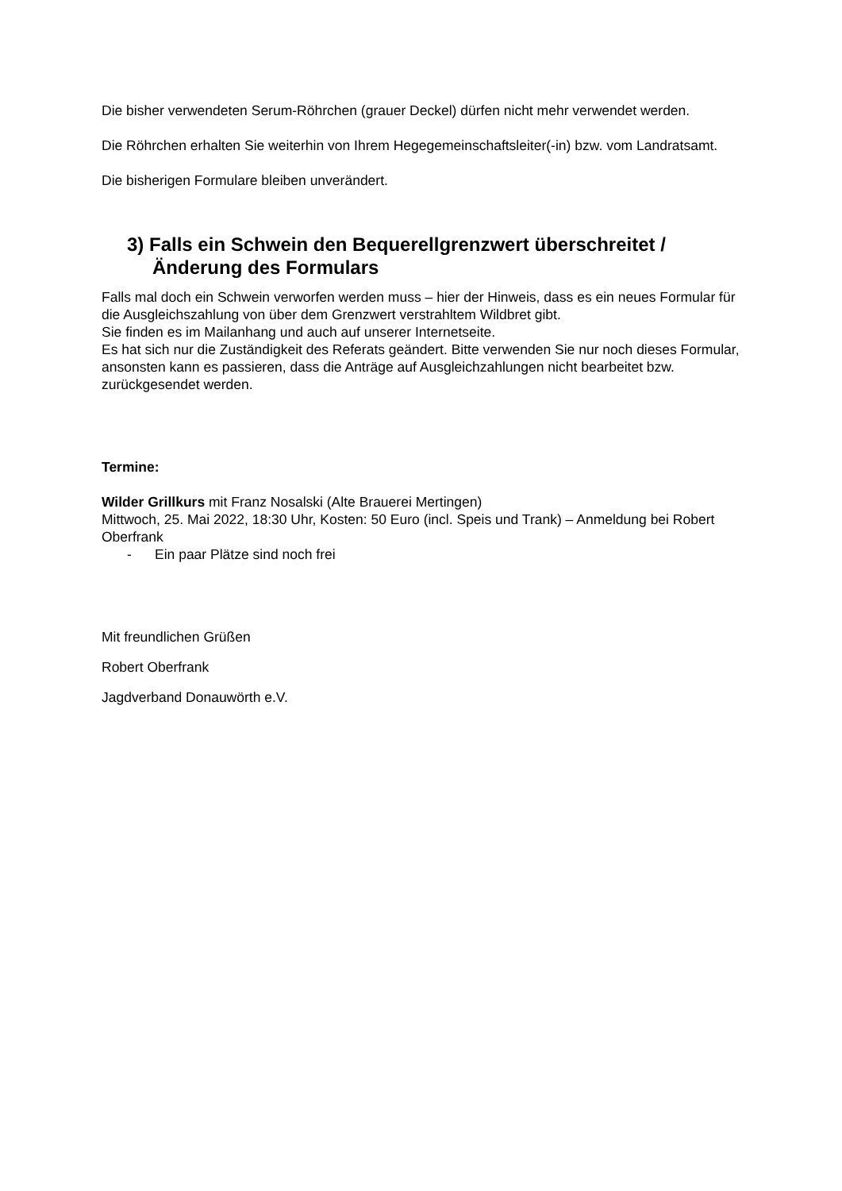Die bisher verwendeten Serum-Röhrchen (grauer Deckel) dürfen nicht mehr verwendet werden.
Die Röhrchen erhalten Sie weiterhin von Ihrem Hegegemeinschaftsleiter(-in) bzw. vom Landratsamt.
Die bisherigen Formulare bleiben unverändert.
3) Falls ein Schwein den Bequerellgrenzwert überschreitet / Änderung des Formulars
Falls mal doch ein Schwein verworfen werden muss – hier der Hinweis, dass es ein neues Formular für die Ausgleichszahlung von über dem Grenzwert verstrahltem Wildbret gibt.
Sie finden es im Mailanhang und auch auf unserer Internetseite.
Es hat sich nur die Zuständigkeit des Referats geändert. Bitte verwenden Sie nur noch dieses Formular, ansonsten kann es passieren, dass die Anträge auf Ausgleichzahlungen nicht bearbeitet bzw. zurückgesendet werden.
Termine:
Wilder Grillkurs mit Franz Nosalski (Alte Brauerei Mertingen)
Mittwoch, 25. Mai 2022, 18:30 Uhr, Kosten: 50 Euro (incl. Speis und Trank) – Anmeldung bei Robert Oberfrank
- Ein paar Plätze sind noch frei
Mit freundlichen Grüßen
Robert Oberfrank
Jagdverband Donauwörth e.V.